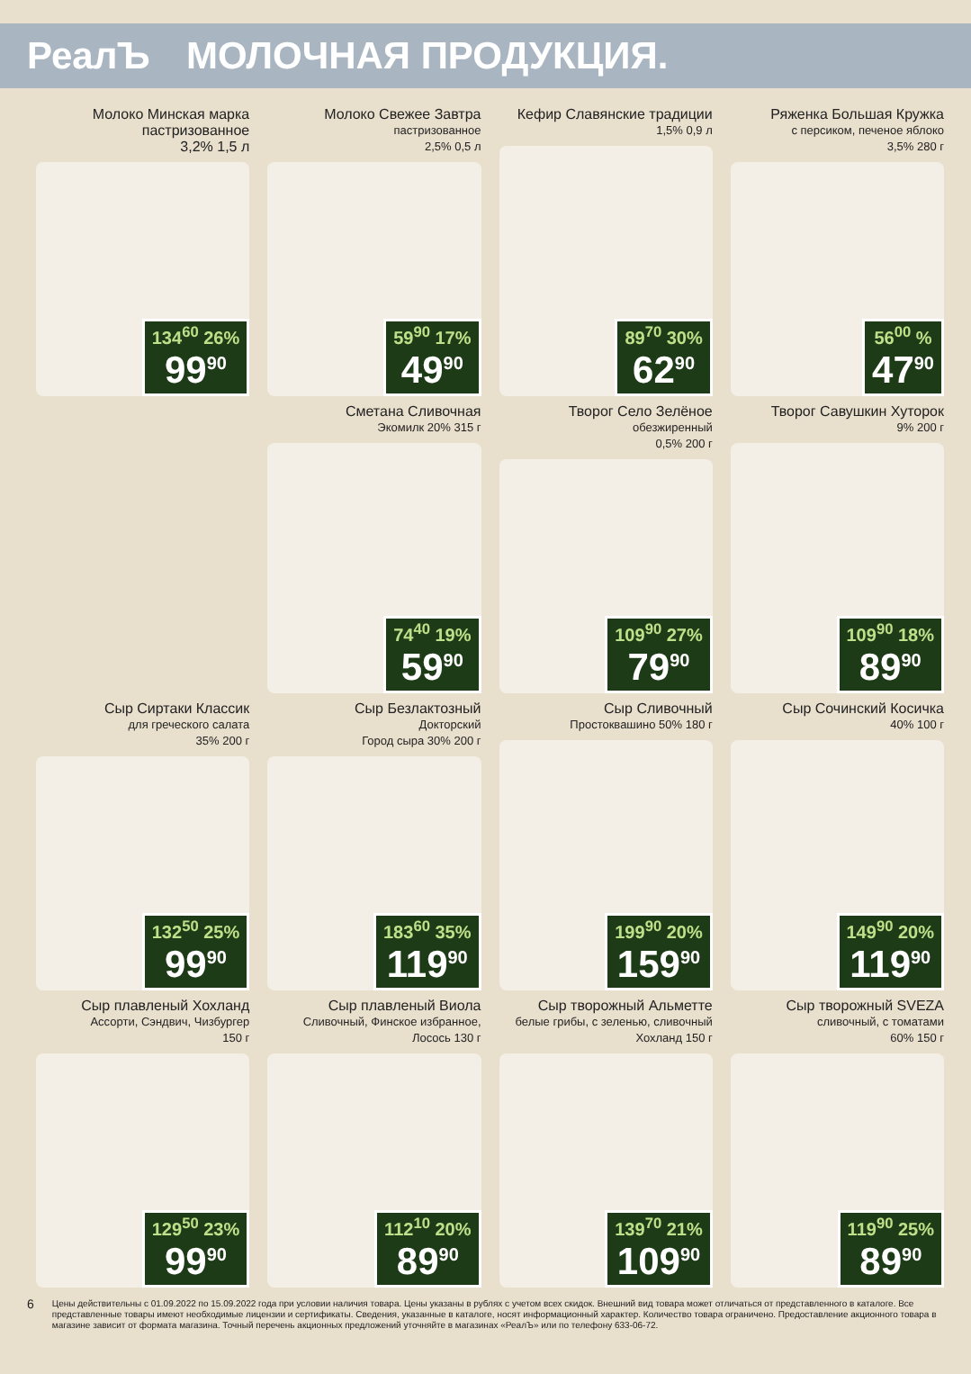РеалЪ МОЛОЧНАЯ ПРОДУКЦИЯ.
Молоко Минская марка
пастризованное
3,2% 1,5 л
134<sup>60</sup> 26%
99<sup>90</sup>
Молоко Свежее Завтра
пастризованное
2,5% 0,5 л
59<sup>90</sup> 17%
49<sup>90</sup>
Кефир Славянские традиции
1,5% 0,9 л
89<sup>70</sup> 30%
62<sup>90</sup>
Ряженка Большая Кружка
с персиком, печеное яблоко
3,5% 280 г
56<sup>00</sup> %
47<sup>90</sup>
Сметана Сливочная
Экомилк 20% 315 г
74<sup>40</sup> 19%
59<sup>90</sup>
Творог Село Зелёное
обезжиренный
0,5% 200 г
109<sup>90</sup> 27%
79<sup>90</sup>
Творог Савушкин Хуторок
9% 200 г
109<sup>90</sup> 18%
89<sup>90</sup>
Сыр Сиртаки Классик
для греческого салата
35% 200 г
132<sup>50</sup> 25%
99<sup>90</sup>
Сыр Безлактозный
Докторский
Город сыра 30% 200 г
183<sup>60</sup> 35%
119<sup>90</sup>
Сыр Сливочный
Простоквашино 50% 180 г
199<sup>90</sup> 20%
159<sup>90</sup>
Сыр Сочинский Косичка
40% 100 г
149<sup>90</sup> 20%
119<sup>90</sup>
Сыр плавленый Хохланд
Ассорти, Сэндвич, Чизбургер
150 г
129<sup>50</sup> 23%
99<sup>90</sup>
Сыр плавленый Виола
Сливочный, Финское избранное,
Лосось 130 г
112<sup>10</sup> 20%
89<sup>90</sup>
Сыр творожный Альметте
белые грибы, с зеленью, сливочный
Хохланд 150 г
139<sup>70</sup> 21%
109<sup>90</sup>
Сыр творожный SVEZA
сливочный, с томатами
60% 150 г
119<sup>90</sup> 25%
89<sup>90</sup>
6 Цены действительны с 01.09.2022 по 15.09.2022 года при условии наличия товара. Цены указаны в рублях с учетом всех скидок. Внешний вид товара может отличаться от представленного в каталоге. Все представленные товары имеют необходимые лицензии и сертификаты. Сведения, указанные в каталоге, носят информационный характер. Количество товара ограничено. Предоставление акционного товара в магазине зависит от формата магазина. Точный перечень акционных предложений уточняйте в магазинах «РеалЪ» или по телефону 633-06-72.